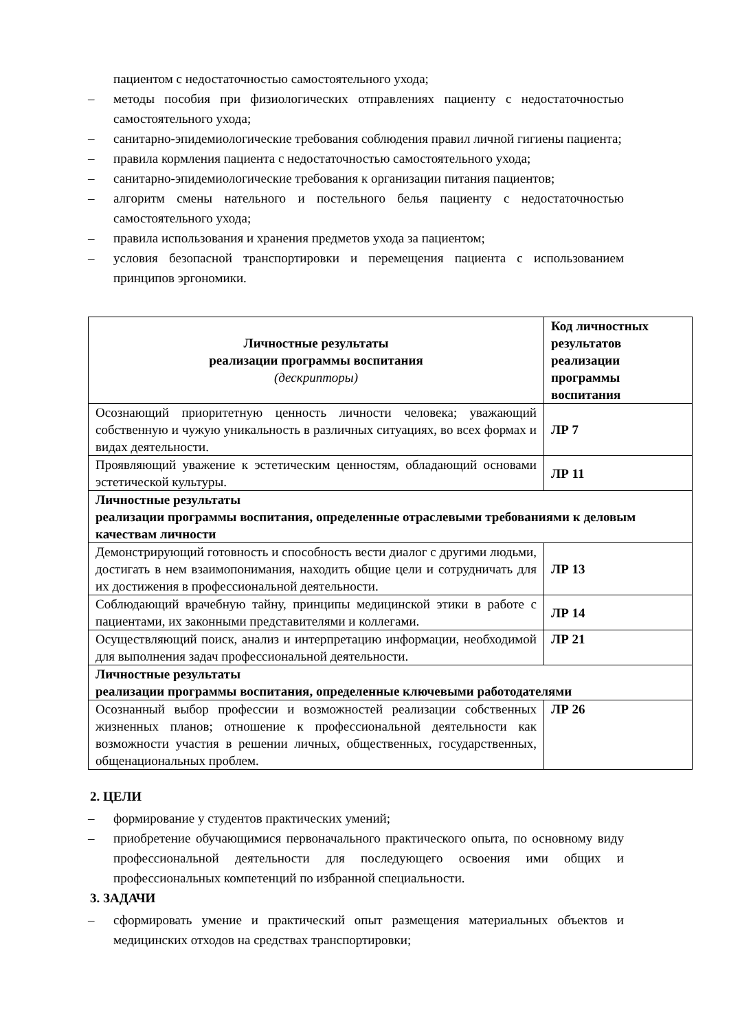пациентом с недостаточностью самостоятельного ухода;
– методы пособия при физиологических отправлениях пациенту с недостаточностью самостоятельного ухода;
– санитарно-эпидемиологические требования соблюдения правил личной гигиены пациента;
– правила кормления пациента с недостаточностью самостоятельного ухода;
– санитарно-эпидемиологические требования к организации питания пациентов;
– алгоритм смены нательного и постельного белья пациенту с недостаточностью самостоятельного ухода;
– правила использования и хранения предметов ухода за пациентом;
– условия безопасной транспортировки и перемещения пациента с использованием принципов эргономики.
| Личностные результаты реализации программы воспитания (дескрипторы) | Код личностных результатов реализации программы воспитания |
| --- | --- |
| Осознающий приоритетную ценность личности человека; уважающий собственную и чужую уникальность в различных ситуациях, во всех формах и видах деятельности. | ЛР 7 |
| Проявляющий уважение к эстетическим ценностям, обладающий основами эстетической культуры. | ЛР 11 |
| Личностные результаты реализации программы воспитания, определенные отраслевыми требованиями к деловым качествам личности | |
| Демонстрирующий готовность и способность вести диалог с другими людьми, достигать в нем взаимопонимания, находить общие цели и сотрудничать для их достижения в профессиональной деятельности. | ЛР 13 |
| Соблюдающий врачебную тайну, принципы медицинской этики в работе с пациентами, их законными представителями и коллегами. | ЛР 14 |
| Осуществляющий поиск, анализ и интерпретацию информации, необходимой для выполнения задач профессиональной деятельности. | ЛР 21 |
| Личностные результаты реализации программы воспитания, определенные ключевыми работодателями | |
| Осознанный выбор профессии и возможностей реализации собственных жизненных планов; отношение к профессиональной деятельности как возможности участия в решении личных, общественных, государственных, общенациональных проблем. | ЛР 26 |
2. ЦЕЛИ
– формирование у студентов практических умений;
– приобретение обучающимися первоначального практического опыта, по основному виду профессиональной деятельности для последующего освоения ими общих и профессиональных компетенций по избранной специальности.
3. ЗАДАЧИ
– сформировать умение и практический опыт размещения материальных объектов и медицинских отходов на средствах транспортировки;